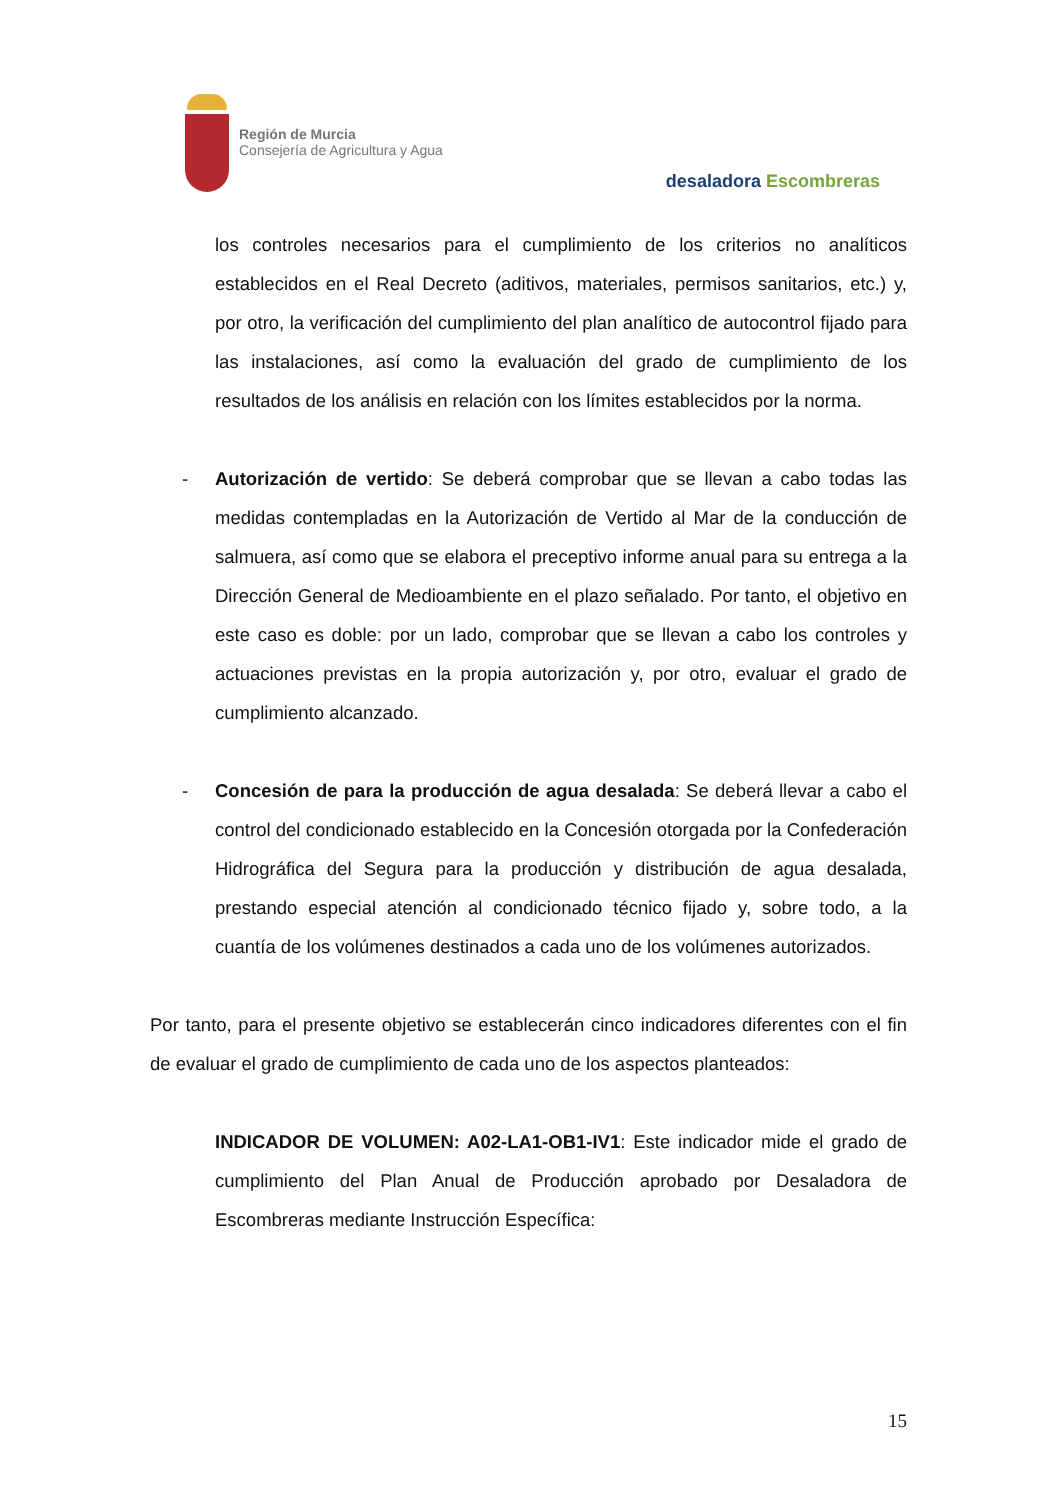Región de Murcia
Consejería de Agricultura y Agua
desaladora Escombreras
los controles necesarios para el cumplimiento de los criterios no analíticos establecidos en el Real Decreto (aditivos, materiales, permisos sanitarios, etc.) y, por otro, la verificación del cumplimiento del plan analítico de autocontrol fijado para las instalaciones, así como la evaluación del grado de cumplimiento de los resultados de los análisis en relación con los límites establecidos por la norma.
- Autorización de vertido: Se deberá comprobar que se llevan a cabo todas las medidas contempladas en la Autorización de Vertido al Mar de la conducción de salmuera, así como que se elabora el preceptivo informe anual para su entrega a la Dirección General de Medioambiente en el plazo señalado. Por tanto, el objetivo en este caso es doble: por un lado, comprobar que se llevan a cabo los controles y actuaciones previstas en la propia autorización y, por otro, evaluar el grado de cumplimiento alcanzado.
- Concesión de para la producción de agua desalada: Se deberá llevar a cabo el control del condicionado establecido en la Concesión otorgada por la Confederación Hidrográfica del Segura para la producción y distribución de agua desalada, prestando especial atención al condicionado técnico fijado y, sobre todo, a la cuantía de los volúmenes destinados a cada uno de los volúmenes autorizados.
Por tanto, para el presente objetivo se establecerán cinco indicadores diferentes con el fin de evaluar el grado de cumplimiento de cada uno de los aspectos planteados:
INDICADOR DE VOLUMEN: A02-LA1-OB1-IV1: Este indicador mide el grado de cumplimiento del Plan Anual de Producción aprobado por Desaladora de Escombreras mediante Instrucción Específica:
15